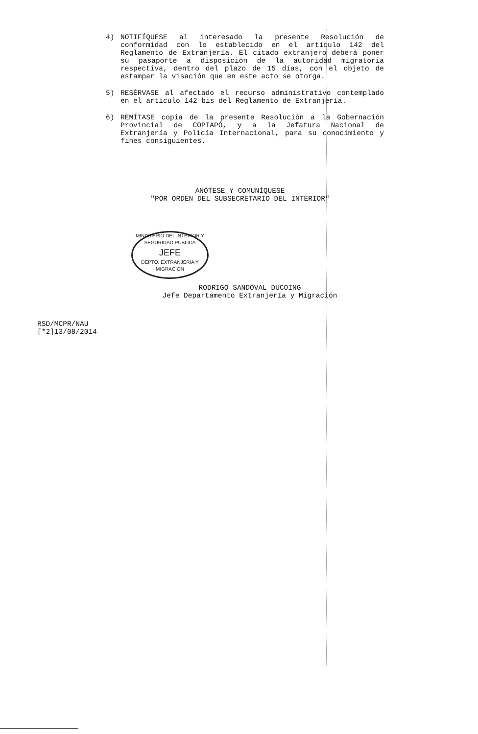4) NOTIFÍQUESE al interesado la presente Resolución de conformidad con lo establecido en el artículo 142 del Reglamento de Extranjería. El citado extranjero deberá poner su pasaporte a disposición de la autoridad migratoria respectiva, dentro del plazo de 15 días, con el objeto de estampar la visación que en este acto se otorga.
5) RESÉRVASE al afectado el recurso administrativo contemplado en el artículo 142 bis del Reglamento de Extranjería.
6) REMÍTASE copia de la presente Resolución a la Gobernación Provincial de COPIAPÓ, y a la Jefatura Nacional de Extranjería y Policía Internacional, para su conocimiento y fines consiguientes.
ANÓTESE Y COMUNÍQUESE
"POR ORDEN DEL SUBSECRETARIO DEL INTERIOR"
MINISTERIO DEL INTERIOR Y SEGURIDAD PUBLICA
JEFE
DEPTO. EXTRANJERIA Y MIGRACION
RODRIGO SANDOVAL DUCOING
Jefe Departamento Extranjería y Migración
RSD/MCPR/NAU
[*2]13/08/2014